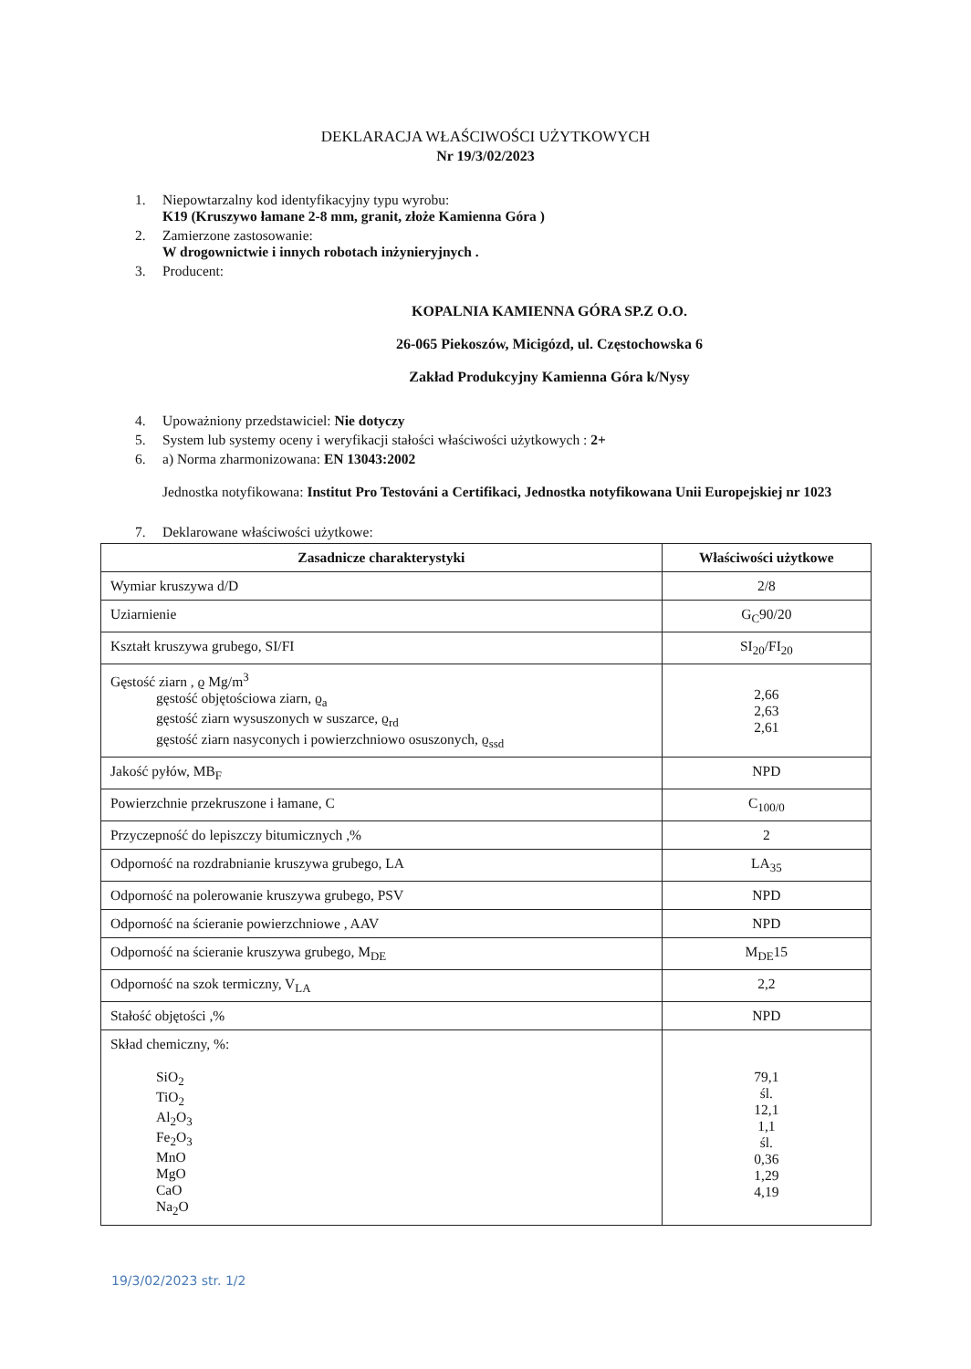DEKLARACJA WŁAŚCIWOŚCI UŻYTKOWYCH
Nr 19/3/02/2023
1. Niepowtarzalny kod identyfikacyjny typu wyrobu:
K19 (Kruszywo łamane 2-8 mm, granit, złoże Kamienna Góra )
2. Zamierzone zastosowanie:
W drogownictwie i innych robotach inżynieryjnych .
3. Producent:
KOPALNIA KAMIENNA GÓRA SP.Z O.O.
26-065 Piekoszów, Micigózd, ul. Częstochowska 6
Zakład Produkcyjny Kamienna Góra k/Nysy
4. Upoważniony przedstawiciel: Nie dotyczy
5. System lub systemy oceny i weryfikacji stałości właściwości użytkowych : 2+
6. a) Norma zharmonizowana: EN 13043:2002
Jednostka notyfikowana: Institut Pro Testováni a Certifikaci, Jednostka notyfikowana Unii Europejskiej nr 1023
7. Deklarowane właściwości użytkowe:
| Zasadnicze charakterystyki | Właściwości użytkowe |
| --- | --- |
| Wymiar kruszywa d/D | 2/8 |
| Uziarnienie | G<sub>C</sub>90/20 |
| Kształt kruszywa grubego, SI/FI | SI<sub>20</sub>/FI<sub>20</sub> |
| Gęstość ziarn , ϱ Mg/m<sup>3</sup> gęstość objętościowa ziarn, ϱ<sub>a</sub> gęstość ziarn wysuszonych w suszarce, ϱ<sub>rd</sub> gęstość ziarn nasyconych i powierzchniowo osuszonych, ϱ<sub>ssd</sub> | 2,66 2,63 2,61 |
| Jakość pyłów, MB<sub>F</sub> | NPD |
| Powierzchnie przekruszone i łamane, C | C<sub>100/0</sub> |
| Przyczepność do lepiszczy bitumicznych ,% | 2 |
| Odporność na rozdrabnianie kruszywa grubego, LA | LA<sub>35</sub> |
| Odporność na polerowanie kruszywa grubego, PSV | NPD |
| Odporność na ścieranie powierzchniowe , AAV | NPD |
| Odporność na ścieranie kruszywa grubego, M<sub>DE</sub> | M<sub>DE</sub>15 |
| Odporność na szok termiczny, V<sub>LA</sub> | 2,2 |
| Stałość objętości ,% | NPD |
| Skład chemiczny, %: SiO<sub>2</sub> TiO<sub>2</sub> Al<sub>2</sub>O<sub>3</sub> Fe<sub>2</sub>O<sub>3</sub> MnO MgO CaO Na<sub>2</sub>O | 79,1 śl. 12,1 1,1 śl. 0,36 1,29 4,19 |
19/3/02/2023 str. 1/2